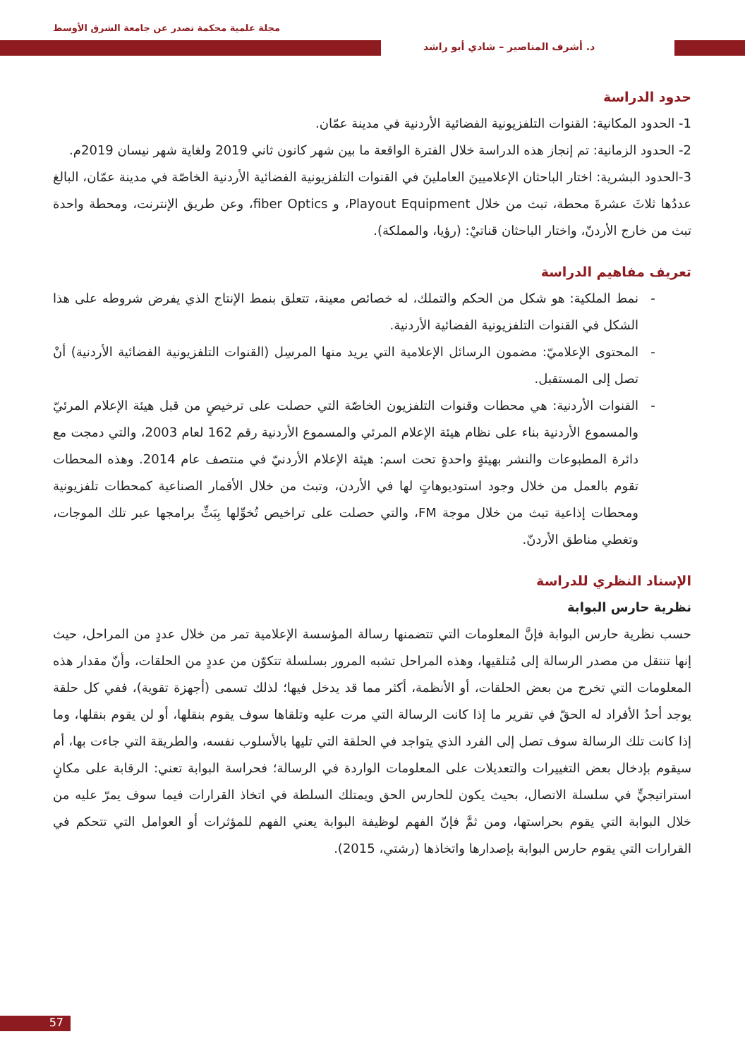مجلة علمية محكمة تصدر عن جامعة الشرق الأوسط
د. أشرف المناصير – شادي أبو راشد
حدود الدراسة
1- الحدود المكانية: القنوات التلفزيونية الفضائية الأردنية في مدينة عمّان.
2- الحدود الزمانية: تم إنجاز هذه الدراسة خلال الفترة الواقعة ما بين شهر كانون ثاني 2019 ولغاية شهر نيسان 2019م.
3-الحدود البشرية: اختار الباحثان الإعلاميينَ العاملينَ في القنوات التلفزيونية الفضائية الأردنية الخاصّة في مدينة عمّان، البالغ عددُها ثلاثَ عشرةَ محطة، تبث من خلال Playout Equipment، و fiber Optics، وعن طريق الإنترنت، ومحطة واحدة تبث من خارج الأردنّ، واختار الباحثان قناتيْ: (رؤيا، والمملكة).
تعريف مفاهيم الدراسة
نمط الملكية: هو شكل من الحكم والتملك، له خصائص معينة، تتعلق بنمط الإنتاج الذي يفرض شروطه على هذا الشكل في القنوات التلفزيونية الفضائية الأردنية.
المحتوى الإعلاميّ: مضمون الرسائل الإعلامية التي يريد منها المرسِل (القنوات التلفزيونية الفضائية الأردنية) أنْ تصل إلى المستقبل.
القنوات الأردنية: هي محطات وقنوات التلفزيون الخاصّة التي حصلت على ترخيصٍ من قبل هيئة الإعلام المرئيّ والمسموع الأردنية بناء على نظام هيئة الإعلام المرئي والمسموع الأردنية رقم 162 لعام 2003، والتي دمجت مع دائرة المطبوعات والنشر بهيئةٍ واحدةٍ تحت اسم: هيئة الإعلام الأردنيّ في منتصف عام 2014. وهذه المحطات تقوم بالعمل من خلال وجود استوديوهاتٍ لها في الأردن، وتبث من خلال الأقمار الصناعية كمحطات تلفزيونية ومحطات إذاعية تبث من خلال موجة FM، والتي حصلت على تراخيص تُخوِّلها بِبَثِّ برامجها عبر تلك الموجات، وتغطي مناطق الأردنّ.
الإسناد النظري للدراسة
نظرية حارس البوابة
حسب نظرية حارس البوابة فإنَّ المعلومات التي تتضمنها رسالة المؤسسة الإعلامية تمر من خلال عددٍ من المراحل، حيث إنها تنتقل من مصدر الرسالة إلى مُتلقيها، وهذه المراحل تشبه المرور بسلسلة تتكوّن من عددٍ من الحلقات، وأنّ مقدار هذه المعلومات التي تخرج من بعض الحلقات، أو الأنظمة، أكثر مما قد يدخل فيها؛ لذلك تسمى (أجهزة تقوية)، ففي كل حلقة يوجد أحدُ الأفراد له الحقّ في تقرير ما إذا كانت الرسالة التي مرت عليه وتلقاها سوف يقوم بنقلها، أو لن يقوم بنقلها، وما إذا كانت تلك الرسالة سوف تصل إلى الفرد الذي يتواجد في الحلقة التي تليها بالأسلوب نفسه، والطريقة التي جاءت بها، أم سيقوم بإدخال بعض التغييرات والتعديلات على المعلومات الواردة في الرسالة؛ فحراسة البوابة تعني: الرقابة على مكانٍ استراتيجيٍّ في سلسلة الاتصال، بحيث يكون للحارس الحق ويمتلك السلطة في اتخاذ القرارات فيما سوف يمرّ عليه من خلال البوابة التي يقوم بحراستها، ومن ثمَّ فإنّ الفهم لوظيفة البوابة يعني الفهم للمؤثرات أو العوامل التي تتحكم في القرارات التي يقوم حارس البوابة بإصدارها واتخاذها (رشتي، 2015).
57